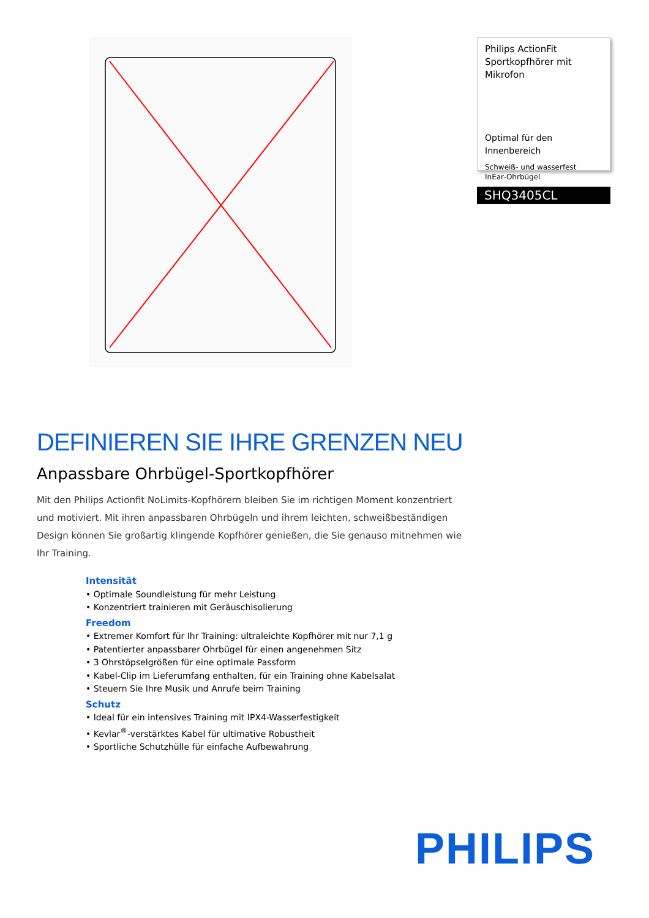Philips ActionFit Sportkopfhörer mit Mikrofon
Optimal für den Innenbereich
Schweiß- und wasserfest
InEar-Ohrbügel
SHQ3405CL
DEFINIEREN SIE IHRE GRENZEN NEU
Anpassbare Ohrbügel-Sportkopfhörer
Mit den Philips Actionfit NoLimits-Kopfhörern bleiben Sie im richtigen Moment konzentriert und motiviert. Mit ihren anpassbaren Ohrbügeln und ihrem leichten, schweißbeständigen Design können Sie großartig klingende Kopfhörer genießen, die Sie genauso mitnehmen wie Ihr Training.
Intensität
• Optimale Soundleistung für mehr Leistung
• Konzentriert trainieren mit Geräuschisolierung
Freedom
• Extremer Komfort für Ihr Training: ultraleichte Kopfhörer mit nur 7,1 g
• Patentierter anpassbarer Ohrbügel für einen angenehmen Sitz
• 3 Ohrstöpselgrößen für eine optimale Passform
• Kabel-Clip im Lieferumfang enthalten, für ein Training ohne Kabelsalat
• Steuern Sie Ihre Musik und Anrufe beim Training
Schutz
• Ideal für ein intensives Training mit IPX4-Wasserfestigkeit
• Kevlar<sup>®</sup>-verstärktes Kabel für ultimative Robustheit
• Sportliche Schutzhülle für einfache Aufbewahrung
PHILIPS